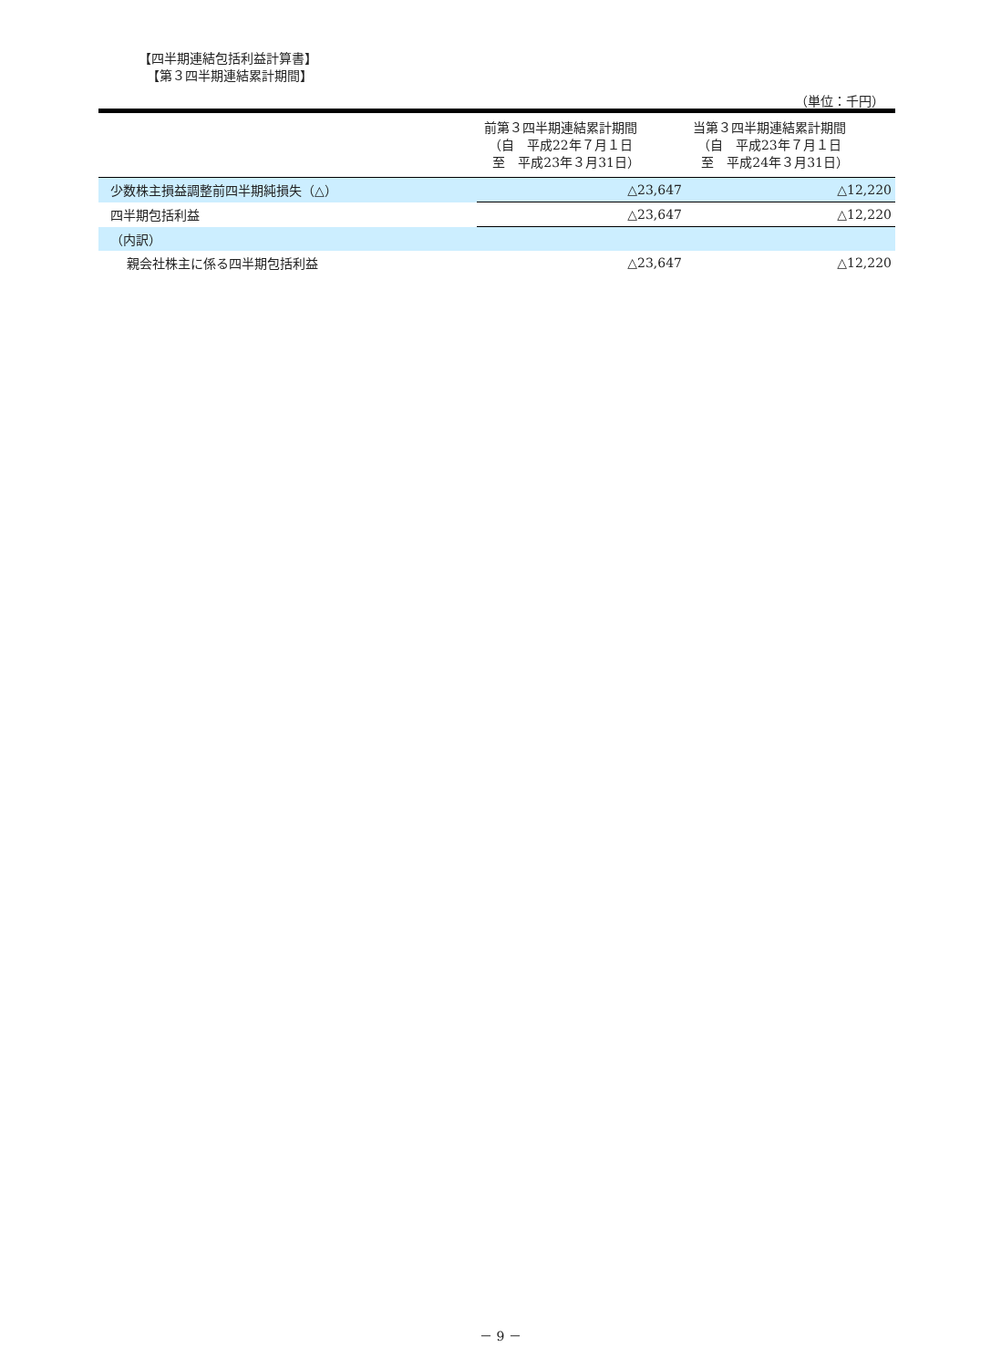【四半期連結包括利益計算書】
【第３四半期連結累計期間】
（単位：千円）
| | 前第３四半期連結累計期間 （自 平成22年７月１日 至 平成23年３月31日） | 当第３四半期連結累計期間 （自 平成23年７月１日 至 平成24年３月31日） |
| --- | --- | --- |
| 少数株主損益調整前四半期純損失（△） | △23,647 | △12,220 |
| 四半期包括利益 | △23,647 | △12,220 |
| （内訳） | | |
| 親会社株主に係る四半期包括利益 | △23,647 | △12,220 |
－ 9 －